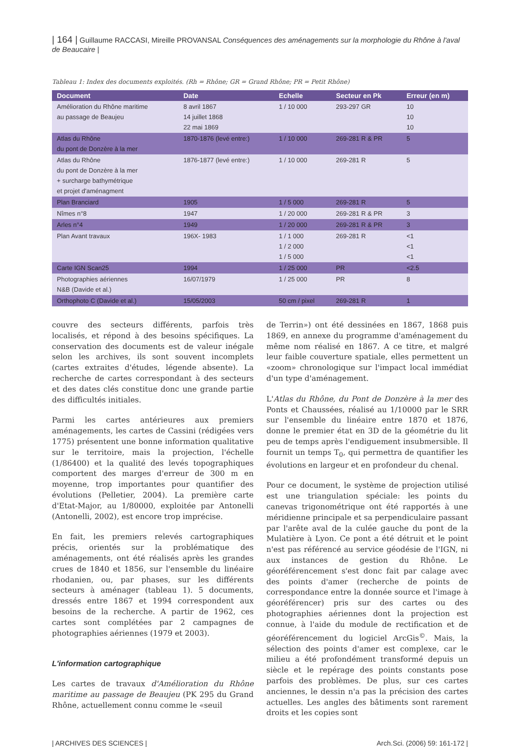| 164 | Guillaume RACCASI, Mireille PROVANSAL Conséquences des aménagements sur la morphologie du Rhône à l'aval de Beaucaire |
Tableau 1: Index des documents exploités. (Rh = Rhône; GR = Grand Rhône; PR = Petit Rhône)
| Document | Date | Echelle | Secteur en Pk | Erreur (en m) |
| --- | --- | --- | --- | --- |
| Amélioration du Rhône maritime au passage de Beaujeu | 8 avril 1867 14 juillet 1868 22 mai 1869 | 1 / 10 000 | 293-297 GR | 10 10 10 |
| Atlas du Rhône du pont de Donzère à la mer | 1870-1876 (levé entre:) | 1 / 10 000 | 269-281 R & PR | 5 |
| Atlas du Rhône du pont de Donzère à la mer + surcharge bathymétrique et projet d'aménagment | 1876-1877 (levé entre:) | 1 / 10 000 | 269-281 R | 5 |
| Plan Branciard | 1905 | 1 / 5 000 | 269-281 R | 5 |
| Nîmes n°8 | 1947 | 1 / 20 000 | 269-281 R & PR | 3 |
| Arles n°4 | 1949 | 1 / 20 000 | 269-281 R & PR | 3 |
| Plan Avant travaux | 196X- 1983 | 1 / 1 000 1 / 2 000 1 / 5 000 | 269-281 R | <1 <1 <1 |
| Carte IGN Scan25 | 1994 | 1 / 25 000 | PR | <2.5 |
| Photographies aériennes N&B (Davide et al.) | 16/07/1979 | 1 / 25 000 | PR | 8 |
| Orthophoto C (Davide et al.) | 15/05/2003 | 50 cm / pixel | 269-281 R | 1 |
couvre des secteurs différents, parfois très localisés, et répond à des besoins spécifiques. La conservation des documents est de valeur inégale selon les archives, ils sont souvent incomplets (cartes extraites d'études, légende absente). La recherche de cartes correspondant à des secteurs et des dates clés constitue donc une grande partie des difficultés initiales.
Parmi les cartes antérieures aux premiers aménagements, les cartes de Cassini (rédigées vers 1775) présentent une bonne information qualitative sur le territoire, mais la projection, l'échelle (1/86400) et la qualité des levés topographiques comportent des marges d'erreur de 300 m en moyenne, trop importantes pour quantifier des évolutions (Pelletier, 2004). La première carte d'Etat-Major, au 1/80000, exploitée par Antonelli (Antonelli, 2002), est encore trop imprécise.
En fait, les premiers relevés cartographiques précis, orientés sur la problématique des aménagements, ont été réalisés après les grandes crues de 1840 et 1856, sur l'ensemble du linéaire rhodanien, ou, par phases, sur les différents secteurs à aménager (tableau 1). 5 documents, dressés entre 1867 et 1994 correspondent aux besoins de la recherche. A partir de 1962, ces cartes sont complétées par 2 campagnes de photographies aériennes (1979 et 2003).
L'information cartographique
Les cartes de travaux d'Amélioration du Rhône maritime au passage de Beaujeu (PK 295 du Grand Rhône, actuellement connu comme le «seuil
de Terrin») ont été dessinées en 1867, 1868 puis 1869, en annexe du programme d'aménagement du même nom réalisé en 1867. A ce titre, et malgré leur faible couverture spatiale, elles permettent un «zoom» chronologique sur l'impact local immédiat d'un type d'aménagement.
L'Atlas du Rhône, du Pont de Donzère à la mer des Ponts et Chaussées, réalisé au 1/10000 par le SRR sur l'ensemble du linéaire entre 1870 et 1876, donne le premier état en 3D de la géométrie du lit peu de temps après l'endiguement insubmersible. Il fournit un temps T<sub>0</sub>, qui permettra de quantifier les évolutions en largeur et en profondeur du chenal.
Pour ce document, le système de projection utilisé est une triangulation spéciale: les points du canevas trigonométrique ont été rapportés à une méridienne principale et sa perpendiculaire passant par l'arête aval de la culée gauche du pont de la Mulatière à Lyon. Ce pont a été détruit et le point n'est pas référencé au service géodésie de l'IGN, ni aux instances de gestion du Rhône. Le géoréférencement s'est donc fait par calage avec des points d'amer (recherche de points de correspondance entre la donnée source et l'image à géoréférencer) pris sur des cartes ou des photographies aériennes dont la projection est connue, à l'aide du module de rectification et de géoréférencement du logiciel ArcGis<sup>©</sup>. Mais, la sélection des points d'amer est complexe, car le milieu a été profondément transformé depuis un siècle et le repérage des points constants pose parfois des problèmes. De plus, sur ces cartes anciennes, le dessin n'a pas la précision des cartes actuelles. Les angles des bâtiments sont rarement droits et les copies sont
| ARCHIVES DES SCIENCES | Arch.Sci. (2006) 59: 161-172 |